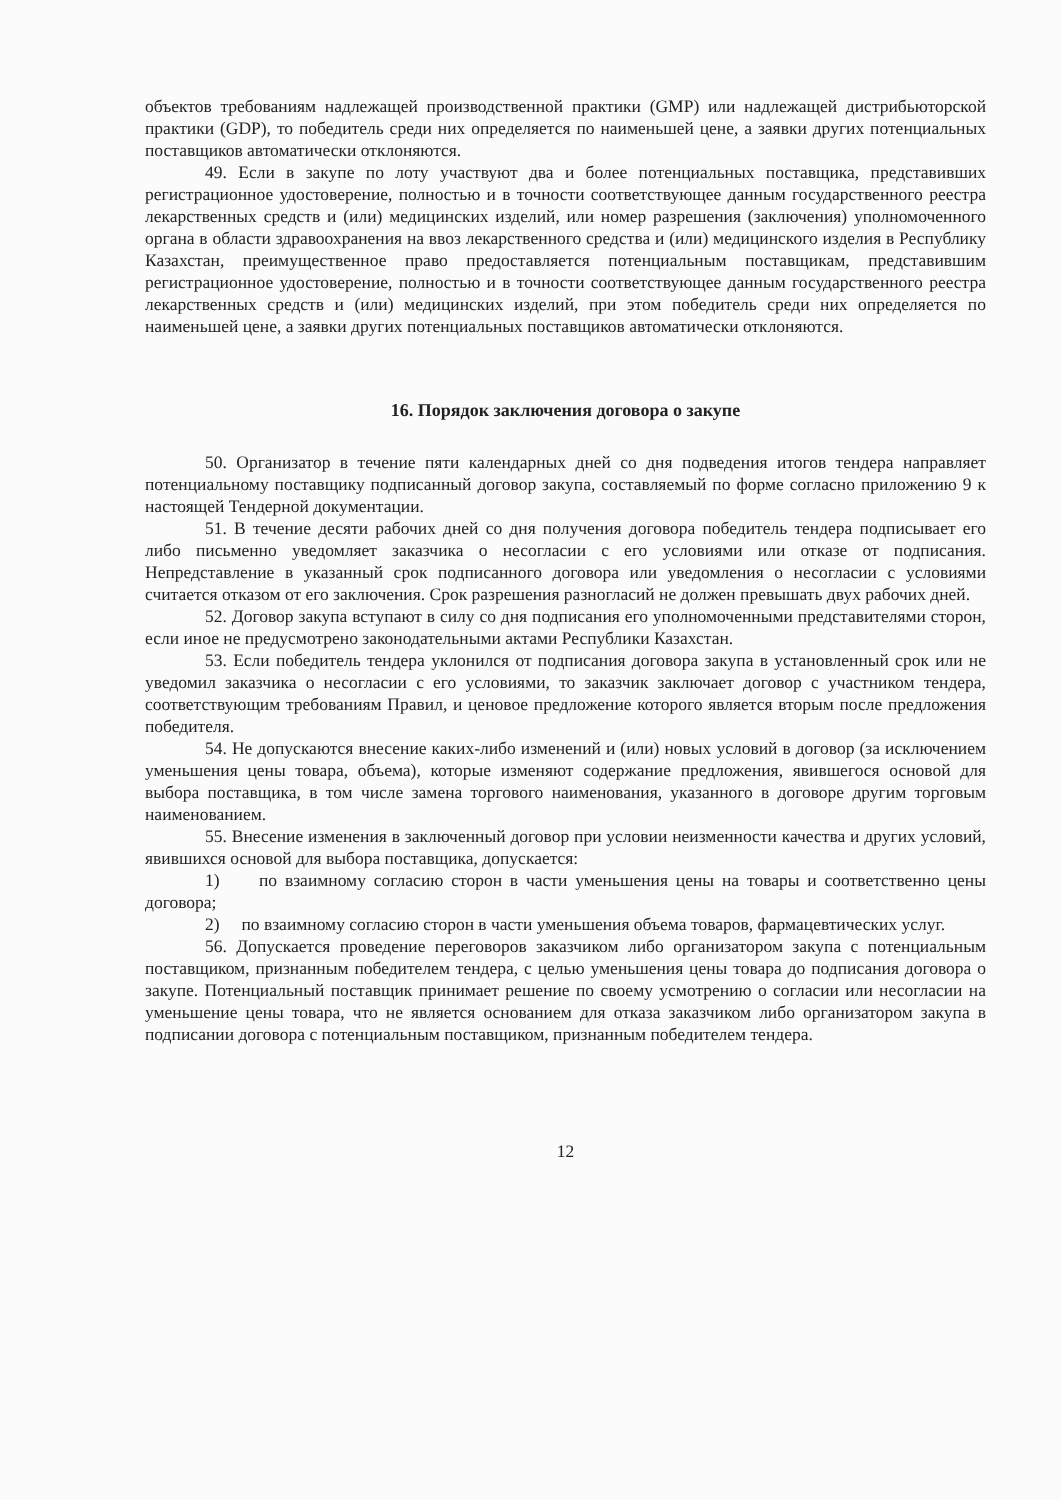объектов требованиям надлежащей производственной практики (GMP) или надлежащей дистрибьюторской практики (GDP), то победитель среди них определяется по наименьшей цене, а заявки других потенциальных поставщиков автоматически отклоняются.
49. Если в закупе по лоту участвуют два и более потенциальных поставщика, представивших регистрационное удостоверение, полностью и в точности соответствующее данным государственного реестра лекарственных средств и (или) медицинских изделий, или номер разрешения (заключения) уполномоченного органа в области здравоохранения на ввоз лекарственного средства и (или) медицинского изделия в Республику Казахстан, преимущественное право предоставляется потенциальным поставщикам, представившим регистрационное удостоверение, полностью и в точности соответствующее данным государственного реестра лекарственных средств и (или) медицинских изделий, при этом победитель среди них определяется по наименьшей цене, а заявки других потенциальных поставщиков автоматически отклоняются.
16. Порядок заключения договора о закупе
50. Организатор в течение пяти календарных дней со дня подведения итогов тендера направляет потенциальному поставщику подписанный договор закупа, составляемый по форме согласно приложению 9 к настоящей Тендерной документации.
51. В течение десяти рабочих дней со дня получения договора победитель тендера подписывает его либо письменно уведомляет заказчика о несогласии с его условиями или отказе от подписания. Непредставление в указанный срок подписанного договора или уведомления о несогласии с условиями считается отказом от его заключения. Срок разрешения разногласий не должен превышать двух рабочих дней.
52. Договор закупа вступают в силу со дня подписания его уполномоченными представителями сторон, если иное не предусмотрено законодательными актами Республики Казахстан.
53. Если победитель тендера уклонился от подписания договора закупа в установленный срок или не уведомил заказчика о несогласии с его условиями, то заказчик заключает договор с участником тендера, соответствующим требованиям Правил, и ценовое предложение которого является вторым после предложения победителя.
54. Не допускаются внесение каких-либо изменений и (или) новых условий в договор (за исключением уменьшения цены товара, объема), которые изменяют содержание предложения, явившегося основой для выбора поставщика, в том числе замена торгового наименования, указанного в договоре другим торговым наименованием.
55. Внесение изменения в заключенный договор при условии неизменности качества и других условий, явившихся основой для выбора поставщика, допускается:
1) по взаимному согласию сторон в части уменьшения цены на товары и соответственно цены договора;
2) по взаимному согласию сторон в части уменьшения объема товаров, фармацевтических услуг.
56. Допускается проведение переговоров заказчиком либо организатором закупа с потенциальным поставщиком, признанным победителем тендера, с целью уменьшения цены товара до подписания договора о закупе. Потенциальный поставщик принимает решение по своему усмотрению о согласии или несогласии на уменьшение цены товара, что не является основанием для отказа заказчиком либо организатором закупа в подписании договора с потенциальным поставщиком, признанным победителем тендера.
12